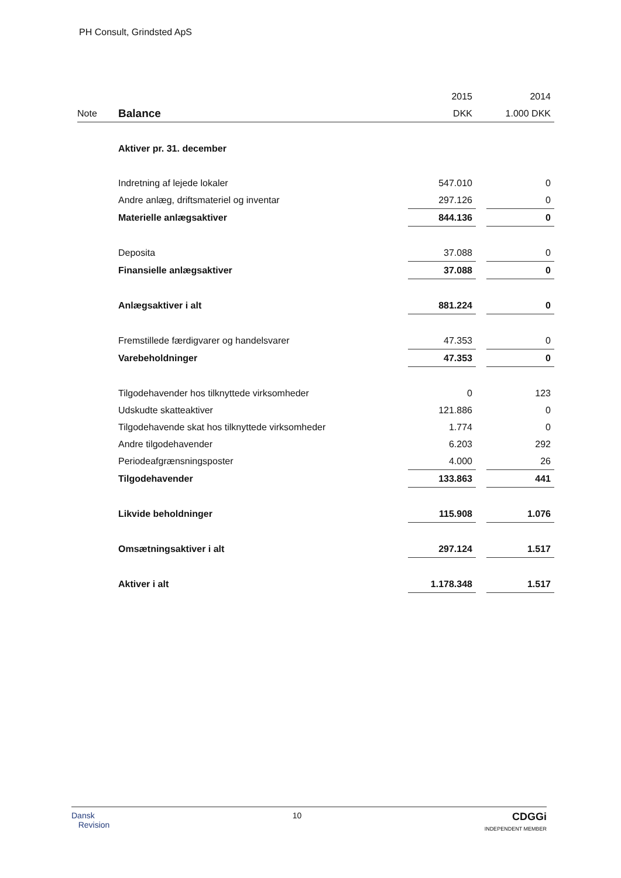PH Consult, Grindsted ApS
| | | 2015 | | 2014 |
| Note | Balance | DKK | | 1.000 DKK |
| | Aktiver pr. 31. december | | | |
| | Indretning af lejede lokaler | 547.010 | | 0 |
| | Andre anlæg, driftsmateriel og inventar | 297.126 | | 0 |
| | Materielle anlægsaktiver | 844.136 | | 0 |
| | Deposita | 37.088 | | 0 |
| | Finansielle anlægsaktiver | 37.088 | | 0 |
| | Anlægsaktiver i alt | 881.224 | | 0 |
| | Fremstillede færdigvarer og handelsvarer | 47.353 | | 0 |
| | Varebeholdninger | 47.353 | | 0 |
| | Tilgodehavender hos tilknyttede virksomheder | 0 | | 123 |
| | Udskudte skatteaktiver | 121.886 | | 0 |
| | Tilgodehavende skat hos tilknyttede virksomheder | 1.774 | | 0 |
| | Andre tilgodehavender | 6.203 | | 292 |
| | Periodeafgrænsningsposter | 4.000 | | 26 |
| | Tilgodehavender | 133.863 | | 441 |
| | Likvide beholdninger | 115.908 | | 1.076 |
| | Omsætningsaktiver i alt | 297.124 | | 1.517 |
| | Aktiver i alt | 1.178.348 | | 1.517 |
Dansk
Revision
10
CDGGi
INDEPENDENT MEMBER